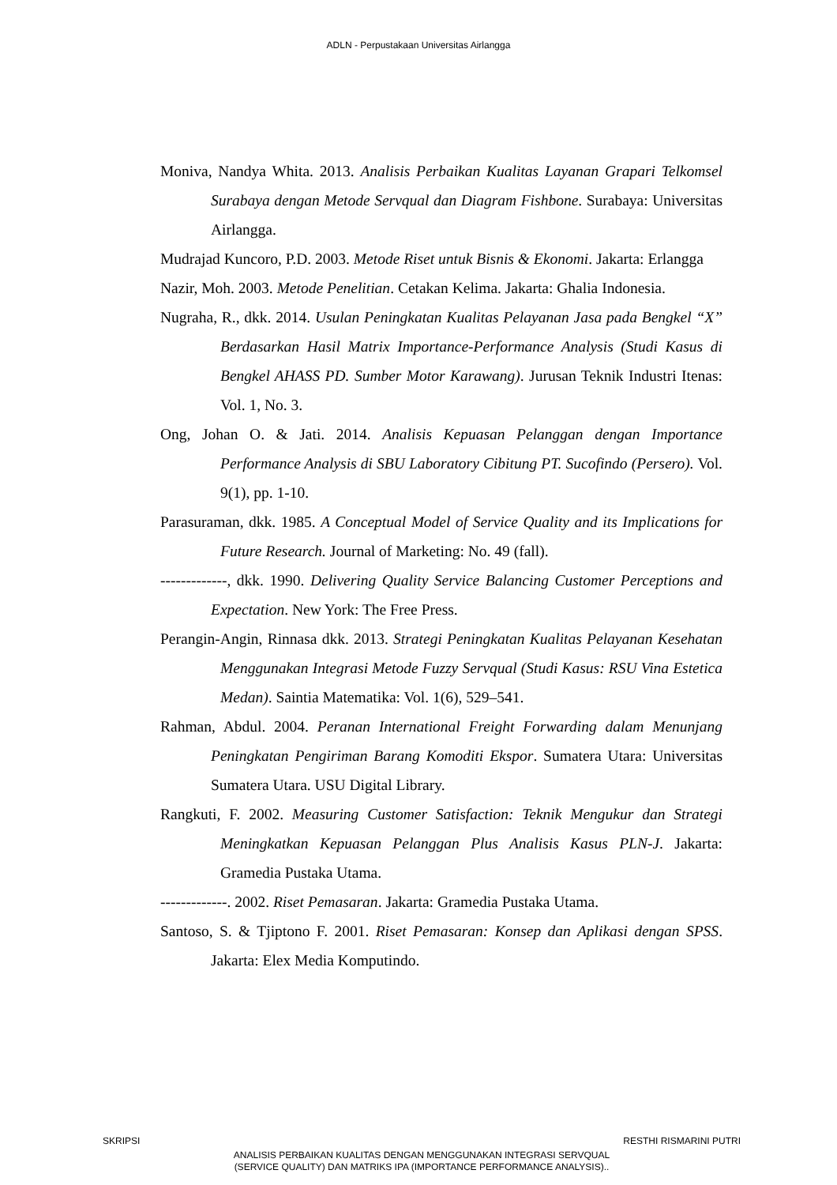ADLN - Perpustakaan Universitas Airlangga
Moniva, Nandya Whita. 2013. Analisis Perbaikan Kualitas Layanan Grapari Telkomsel Surabaya dengan Metode Servqual dan Diagram Fishbone. Surabaya: Universitas Airlangga.
Mudrajad Kuncoro, P.D. 2003. Metode Riset untuk Bisnis & Ekonomi. Jakarta: Erlangga
Nazir, Moh. 2003. Metode Penelitian. Cetakan Kelima. Jakarta: Ghalia Indonesia.
Nugraha, R., dkk. 2014. Usulan Peningkatan Kualitas Pelayanan Jasa pada Bengkel “X” Berdasarkan Hasil Matrix Importance-Performance Analysis (Studi Kasus di Bengkel AHASS PD. Sumber Motor Karawang). Jurusan Teknik Industri Itenas: Vol. 1, No. 3.
Ong, Johan O. & Jati. 2014. Analisis Kepuasan Pelanggan dengan Importance Performance Analysis di SBU Laboratory Cibitung PT. Sucofindo (Persero). Vol. 9(1), pp. 1-10.
Parasuraman, dkk. 1985. A Conceptual Model of Service Quality and its Implications for Future Research. Journal of Marketing: No. 49 (fall).
-------------, dkk. 1990. Delivering Quality Service Balancing Customer Perceptions and Expectation. New York: The Free Press.
Perangin-Angin, Rinnasa dkk. 2013. Strategi Peningkatan Kualitas Pelayanan Kesehatan Menggunakan Integrasi Metode Fuzzy Servqual (Studi Kasus: RSU Vina Estetica Medan). Saintia Matematika: Vol. 1(6), 529–541.
Rahman, Abdul. 2004. Peranan International Freight Forwarding dalam Menunjang Peningkatan Pengiriman Barang Komoditi Ekspor. Sumatera Utara: Universitas Sumatera Utara. USU Digital Library.
Rangkuti, F. 2002. Measuring Customer Satisfaction: Teknik Mengukur dan Strategi Meningkatkan Kepuasan Pelanggan Plus Analisis Kasus PLN-J. Jakarta: Gramedia Pustaka Utama.
-------------. 2002. Riset Pemasaran. Jakarta: Gramedia Pustaka Utama.
Santoso, S. & Tjiptono F. 2001. Riset Pemasaran: Konsep dan Aplikasi dengan SPSS. Jakarta: Elex Media Komputindo.
SKRIPSI RESTHI RISMARINI PUTRI
ANALISIS PERBAIKAN KUALITAS DENGAN MENGGUNAKAN INTEGRASI SERVQUAL
(SERVICE QUALITY) DAN MATRIKS IPA (IMPORTANCE PERFORMANCE ANALYSIS)..